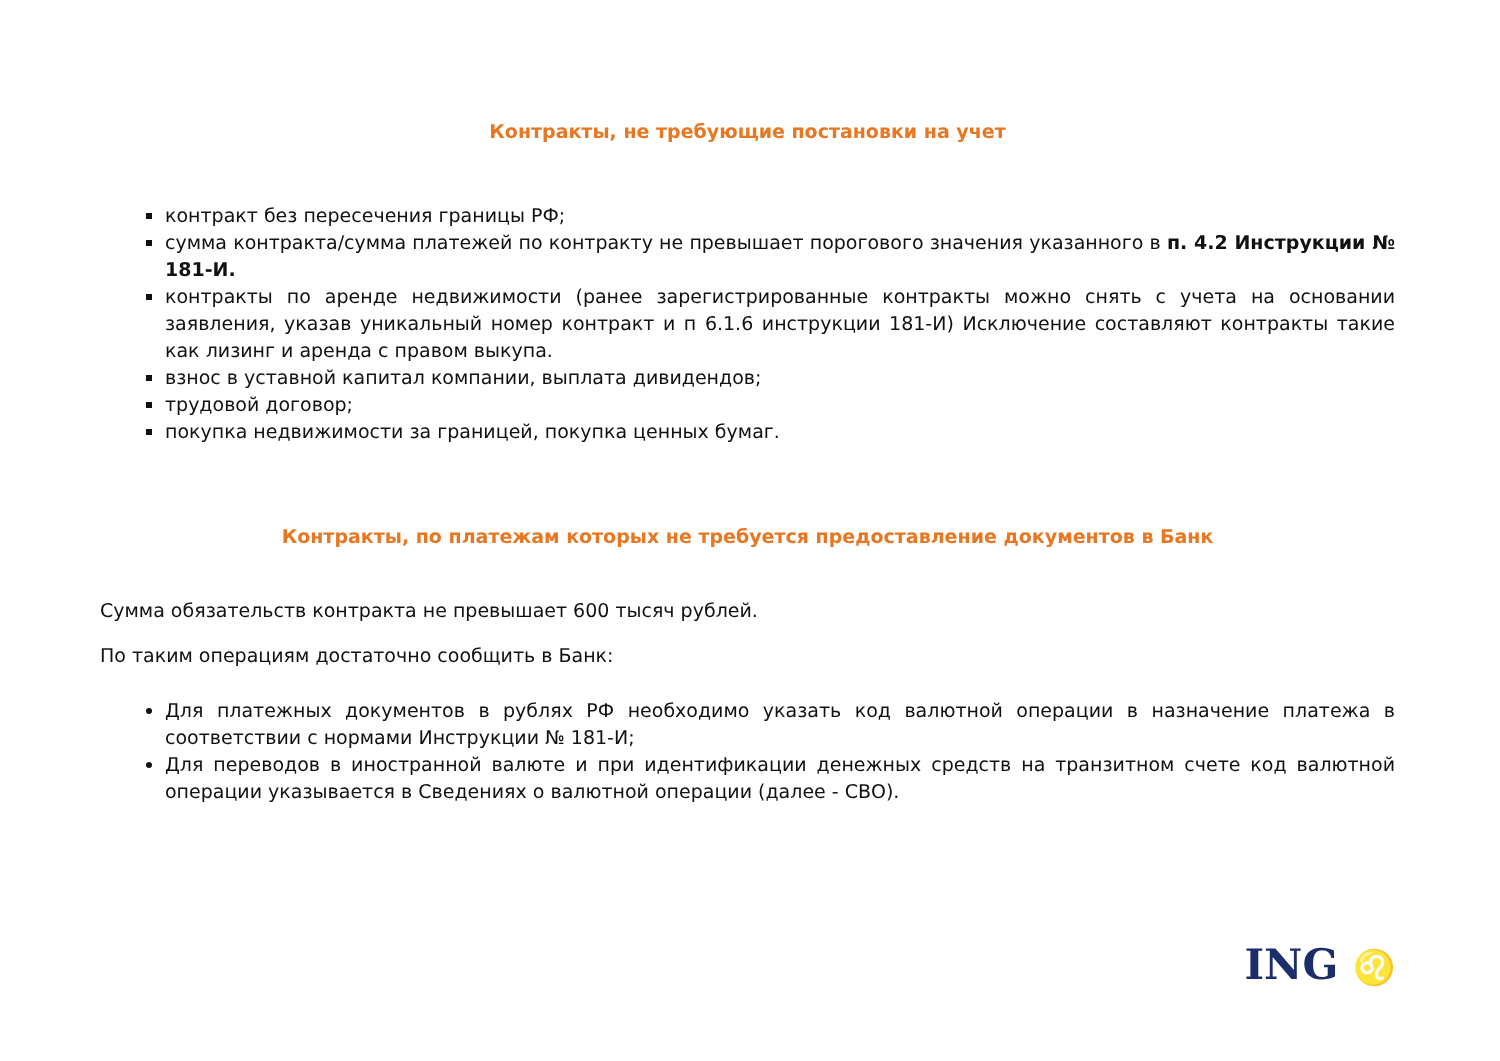Контракты, не требующие постановки на учет
контракт без пересечения границы РФ;
сумма контракта/сумма платежей по контракту не превышает порогового значения указанного в п. 4.2 Инструкции № 181-И.
контракты по аренде недвижимости (ранее зарегистрированные контракты можно снять с учета на основании заявления, указав уникальный номер контракт и п 6.1.6 инструкции 181-И) Исключение составляют контракты такие как лизинг и аренда с правом выкупа.
взнос в уставной капитал компании, выплата дивидендов;
трудовой договор;
покупка недвижимости за границей, покупка ценных бумаг.
Контракты, по платежам которых не требуется предоставление документов в Банк
Сумма обязательств контракта не превышает 600 тысяч рублей.
По таким операциям достаточно сообщить в Банк:
Для платежных документов в рублях РФ необходимо указать код валютной операции в назначение платежа в соответствии с нормами Инструкции № 181-И;
Для переводов в иностранной валюте и при идентификации денежных средств на транзитном счете код валютной операции указывается в Сведениях о валютной операции (далее - СВО).
ING ♌